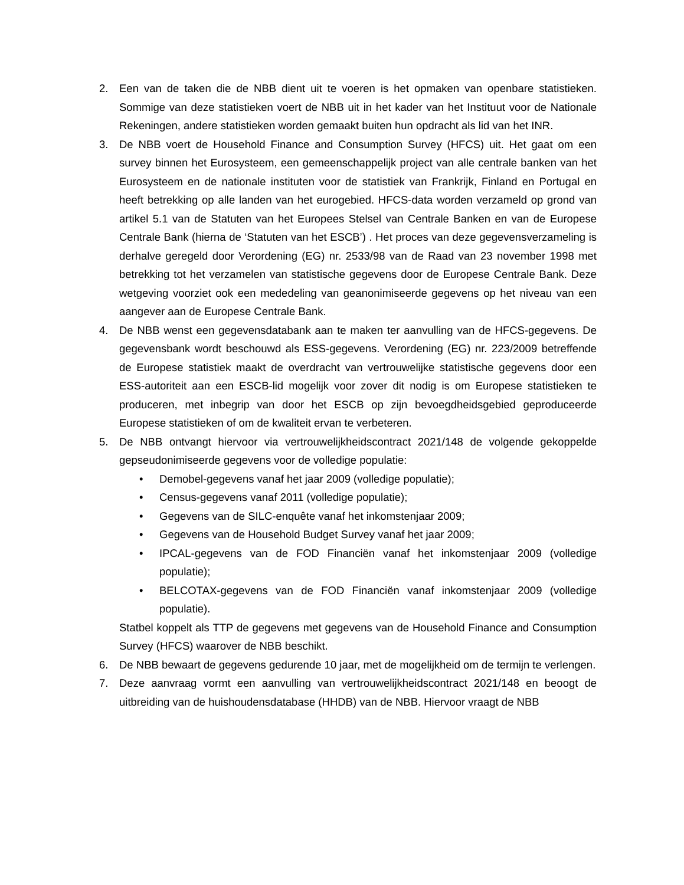2. Een van de taken die de NBB dient uit te voeren is het opmaken van openbare statistieken. Sommige van deze statistieken voert de NBB uit in het kader van het Instituut voor de Nationale Rekeningen, andere statistieken worden gemaakt buiten hun opdracht als lid van het INR.
3. De NBB voert de Household Finance and Consumption Survey (HFCS) uit. Het gaat om een survey binnen het Eurosysteem, een gemeenschappelijk project van alle centrale banken van het Eurosysteem en de nationale instituten voor de statistiek van Frankrijk, Finland en Portugal en heeft betrekking op alle landen van het eurogebied. HFCS-data worden verzameld op grond van artikel 5.1 van de Statuten van het Europees Stelsel van Centrale Banken en van de Europese Centrale Bank (hierna de ‘Statuten van het ESCB’) . Het proces van deze gegevensverzameling is derhalve geregeld door Verordening (EG) nr. 2533/98 van de Raad van 23 november 1998 met betrekking tot het verzamelen van statistische gegevens door de Europese Centrale Bank. Deze wetgeving voorziet ook een mededeling van geanonimiseerde gegevens op het niveau van een aangever aan de Europese Centrale Bank.
4. De NBB wenst een gegevensdatabank aan te maken ter aanvulling van de HFCS-gegevens. De gegevensbank wordt beschouwd als ESS-gegevens. Verordening (EG) nr. 223/2009 betreffende de Europese statistiek maakt de overdracht van vertrouwelijke statistische gegevens door een ESS-autoriteit aan een ESCB-lid mogelijk voor zover dit nodig is om Europese statistieken te produceren, met inbegrip van door het ESCB op zijn bevoegdheidsgebied geproduceerde Europese statistieken of om de kwaliteit ervan te verbeteren.
5. De NBB ontvangt hiervoor via vertrouwelijkheidscontract 2021/148 de volgende gekoppelde gepseudonimiseerde gegevens voor de volledige populatie:
• Demobel-gegevens vanaf het jaar 2009 (volledige populatie);
• Census-gegevens vanaf 2011 (volledige populatie);
• Gegevens van de SILC-enquête vanaf het inkomstenjaar 2009;
• Gegevens van de Household Budget Survey vanaf het jaar 2009;
• IPCAL-gegevens van de FOD Financiën vanaf het inkomstenjaar 2009 (volledige populatie);
• BELCOTAX-gegevens van de FOD Financiën vanaf inkomstenjaar 2009 (volledige populatie).
Statbel koppelt als TTP de gegevens met gegevens van de Household Finance and Consumption Survey (HFCS) waarover de NBB beschikt.
6. De NBB bewaart de gegevens gedurende 10 jaar, met de mogelijkheid om de termijn te verlengen.
7. Deze aanvraag vormt een aanvulling van vertrouwelijkheidscontract 2021/148 en beoogt de uitbreiding van de huishoudensdatabase (HHDB) van de NBB. Hiervoor vraagt de NBB